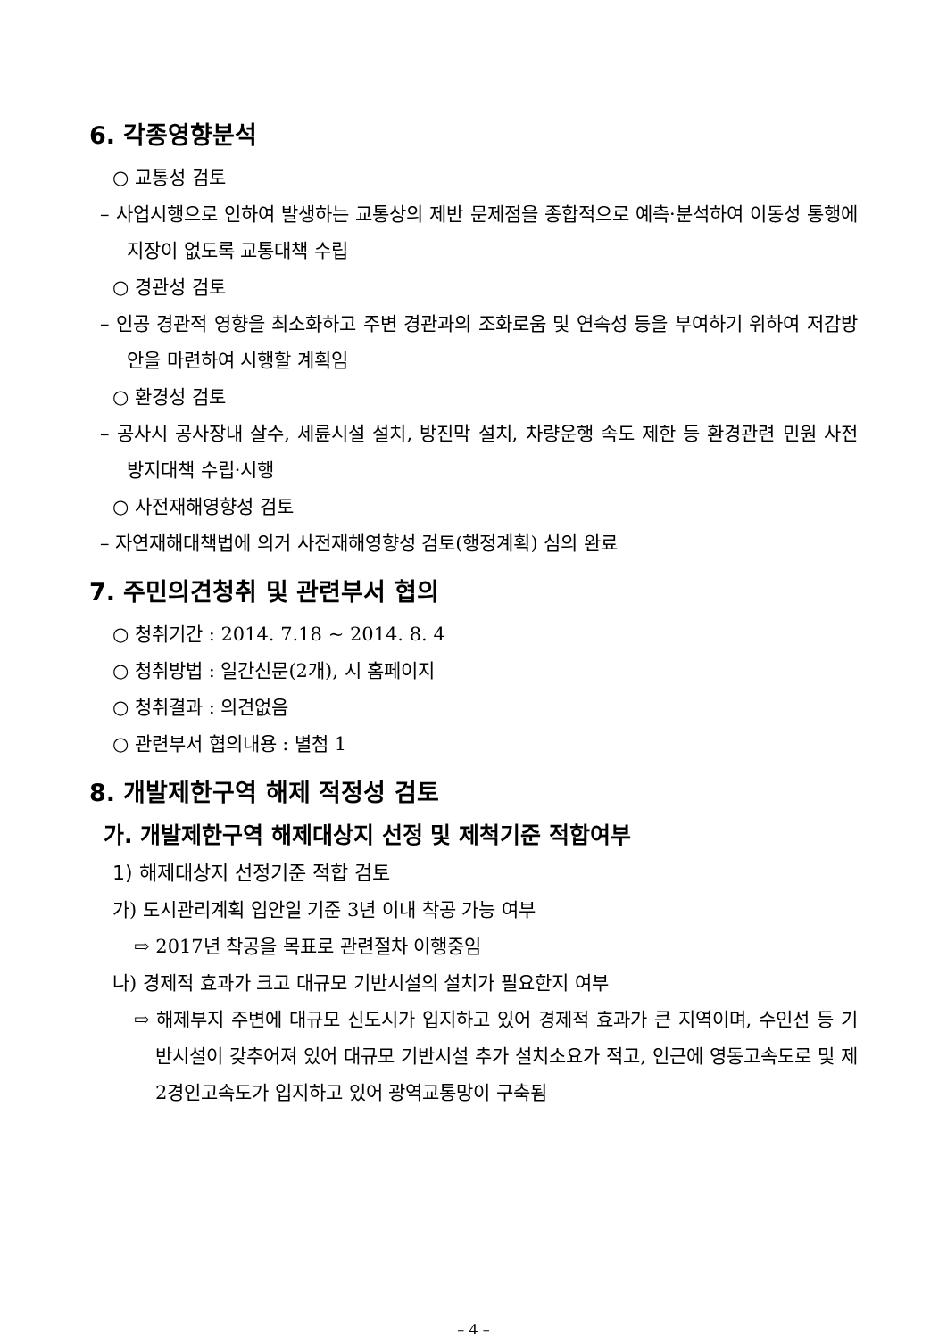6. 각종영향분석
○ 교통성 검토
– 사업시행으로 인하여 발생하는 교통상의 제반 문제점을 종합적으로 예측·분석하여 이동성 통행에 지장이 없도록 교통대책 수립
○ 경관성 검토
– 인공 경관적 영향을 최소화하고 주변 경관과의 조화로움 및 연속성 등을 부여하기 위하여 저감방안을 마련하여 시행할 계획임
○ 환경성 검토
– 공사시 공사장내 살수, 세륜시설 설치, 방진막 설치, 차량운행 속도 제한 등 환경관련 민원 사전 방지대책 수립·시행
○ 사전재해영향성 검토
– 자연재해대책법에 의거 사전재해영향성 검토(행정계획) 심의 완료
7. 주민의견청취 및 관련부서 협의
○ 청취기간 : 2014. 7.18 ~ 2014. 8. 4
○ 청취방법 : 일간신문(2개), 시 홈페이지
○ 청취결과 : 의견없음
○ 관련부서 협의내용 : 별첨 1
8. 개발제한구역 해제 적정성 검토
가. 개발제한구역 해제대상지 선정 및 제척기준 적합여부
1) 해제대상지 선정기준 적합 검토
가) 도시관리계획 입안일 기준 3년 이내 착공 가능 여부
⇨ 2017년 착공을 목표로 관련절차 이행중임
나) 경제적 효과가 크고 대규모 기반시설의 설치가 필요한지 여부
⇨ 해제부지 주변에 대규모 신도시가 입지하고 있어 경제적 효과가 큰 지역이며, 수인선 등 기반시설이 갖추어져 있어 대규모 기반시설 추가 설치소요가 적고, 인근에 영동고속도로 및 제2경인고속도가 입지하고 있어 광역교통망이 구축됨
– 4 –